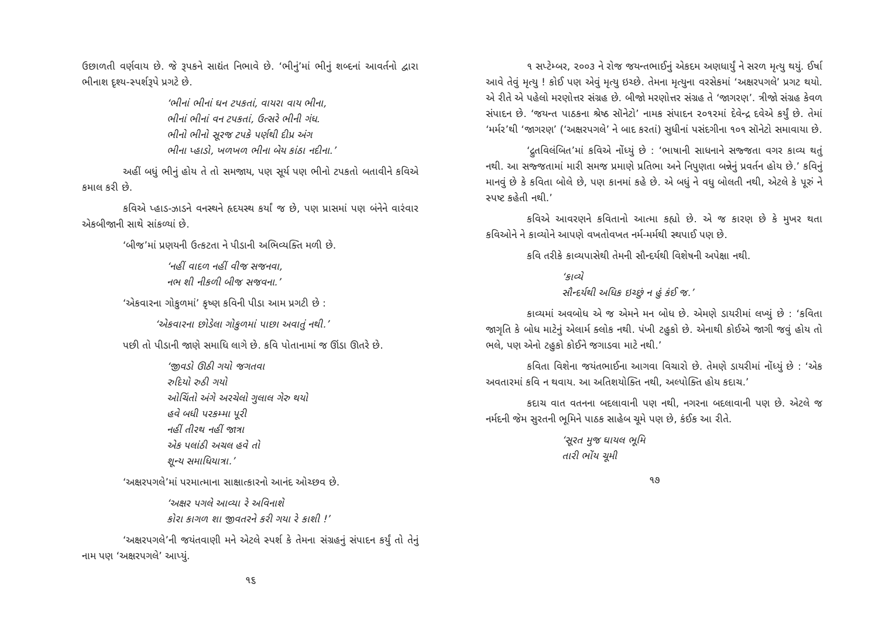ઉછાળતી વર્ણવાય છે. જે રૂપકને સાદ્યંત નિભાવે છે. ‘ભીનું’માં ભીનું શબ્દનાં આવર્તનો દ્વારા ભીનાશ દૃશ્ય-સ્પર્શરૂપે પ્રગટે છે.
‘ભીનાં ભીનાં ઘન ટપકતાં, વાયરા વાય ભીના,
ભીનાં ભીનાં વન ટપકતાં, ઉત્સરે ભીની ગંધ.
ભીનો ભીનો સૂરજ ટપકે પર્ણથી દીપ્ર અંગ
ભીના પ્હાડો, ખળખળ ભીના બેય કાંઠા નદીના.’
અહીં બધું ભીનું હોય તે તો સમજાય, પણ સૂર્ય પણ ભીનો ટપકતો બતાવીને કવિએ કમાલ કરી છે.
કવિએ પ્હાડ-ઝાડને વનસ્થને હૃદયસ્થ કર્યાં જ છે, પણ પ્રાસમાં પણ બંનેને વારંવાર એકબીજાની સાથે સાંકળ્યાં છે.
‘બીજ’માં પ્રણયની ઉત્કટતા ને પીડાની અભિવ્યક્તિ મળી છે.
‘નહીં વાદળ નહીં વીજ સજનવા,
નભ શી નીકળી બીજ સજવના.’
‘એકવારના ગોકુળમાં’ કૃષ્ણ કવિની પીડા આમ પ્રગટી છે :
‘એકવારના છોડેલા ગોકુળમાં પાછા અવાતું નથી.’
પછી તો પીડાની જાણે સમાધિ લાગે છે. કવિ પોતાનામાં જ ઊંડા ઊતરે છે.
‘જીવડો ઊઠી ગયો જગતવા
રુદિયો રુઠી ગયો
ઓચિંતો અંગે અરચેલો ગુલાલ ગેરુ થયો
હવે બધી પરકમ્મા પૂરી
નહીં તીરથ નહીં જાત્રા
એક પલાંઠી અચલ હવે તો
શૂન્ય સમાધિયાત્રા.’
‘અક્ષરપગલે’માં પરમાત્માના સાક્ષાત્કારનો આનંદ ઓચ્છવ છે.
‘અક્ષર પગલે આવ્યા રે અવિનાશે
કોરા કાગળ શા જીવતરને કરી ગયા રે કાશી !’
‘અક્ષરપગલે’ની જયંતવાણી મને એટલે સ્પર્શ કે તેમના સંગ્રહનું સંપાદન કર્યું તો તેનું નામ પણ ‘અક્ષરપગલે’ આપ્યું.
૧૬
૧ સપ્ટેમ્બર, ૨૦૦૩ ને રોજ જયન્તભાઈનું એકદમ અણધાર્યું ને સરળ મૃત્યુ થયું. ઈર્ષા આવે તેવું મૃત્યુ ! કોઈ પણ એવું મૃત્યુ ઇચ્છે. તેમના મૃત્યુના વરસેકમાં ‘અક્ષરપગલે’ પ્રગટ થયો. એ રીતે એ પહેલો મરણોત્તર સંગ્રહ છે. બીજો મરણોત્તર સંગ્રહ તે ‘જાગરણ’. ત્રીજો સંગ્રહ કેવળ સંપાદન છે. ‘જયન્ત પાઠકના શ્રેષ્ઠ સૉનેટો’ નામક સંપાદન ૨૦૧૨માં દેવેન્દ્ર દવેએ કર્યું છે. તેમાં ‘મર્મર’થી ‘જાગરણ’ (‘અક્ષરપગલે’ ને બાદ કરતાં) સુધીનાં પસંદગીના ૧૦૧ સૉનેટો સમાવાયા છે.
‘દ્રુતવિલંબિત’માં કવિએ નોંધ્યું છે : ‘ભાષાની સાધનાને સજ્જતા વગર કાવ્ય થતું નથી. આ સજ્જતામાં મારી સમજ પ્રમાણે પ્રતિભા અને નિપુણતા બન્નેનું પ્રવર્તન હોય છે.’ કવિનું માનવું છે કે કવિતા બોલે છે, પણ કાનમાં કહે છે. એ બધું ને વધુ બોલતી નથી, એટલે કે પૂરું ને સ્પષ્ટ કહેતી નથી.’
કવિએ આવરણને કવિતાનો આત્મા કહ્યો છે. એ જ કારણ છે કે મુખર થતા કવિઓને ને કાવ્યોને આપણે વખતોવખત નર્મ-મર્મથી સ્થપાઈ પણ છે.
કવિ તરીકે કાવ્યપાસેથી તેમની સૌન્દર્યથી વિશેષની અપેક્ષા નથી.
‘કાવ્યે
સૌન્દર્યથી અધિક ઇચ્છું ન હું કંઈ જ.’
કાવ્યમાં અવબોધ એ જ એમને મન બોધ છે. એમણે ડાયરીમાં લખ્યું છે : ‘કવિતા જાગૃતિ કે બોધ માટેનું એલાર્મ ક્લોક નથી. પંખી ટહુકો છે. એનાથી કોઈએ જાગી જવું હોય તો ભલે, પણ એનો ટહુકો કોઈને જગાડવા માટે નથી.’
કવિતા વિશેના જયંતભાઈના આગવા વિચારો છે. તેમણે ડાયરીમાં નોંધ્યું છે : ‘એક અવતારમાં કવિ ન થવાય. આ અતિશયોક્તિ નથી, અલ્પોક્તિ હોય કદાચ.’
કદાચ વાત વતનના બદલાવાની પણ નથી, નગરના બદલાવાની પણ છે. એટલે જ નર્મદની જેમ સુરતની ભૂમિને પાઠક સાહેબ ચૂમે પણ છે, કંઈક આ રીતે.
‘સૂરત મુજ ઘાયલ ભૂમિ
તારી ભોંય ચૂમી
૧૭